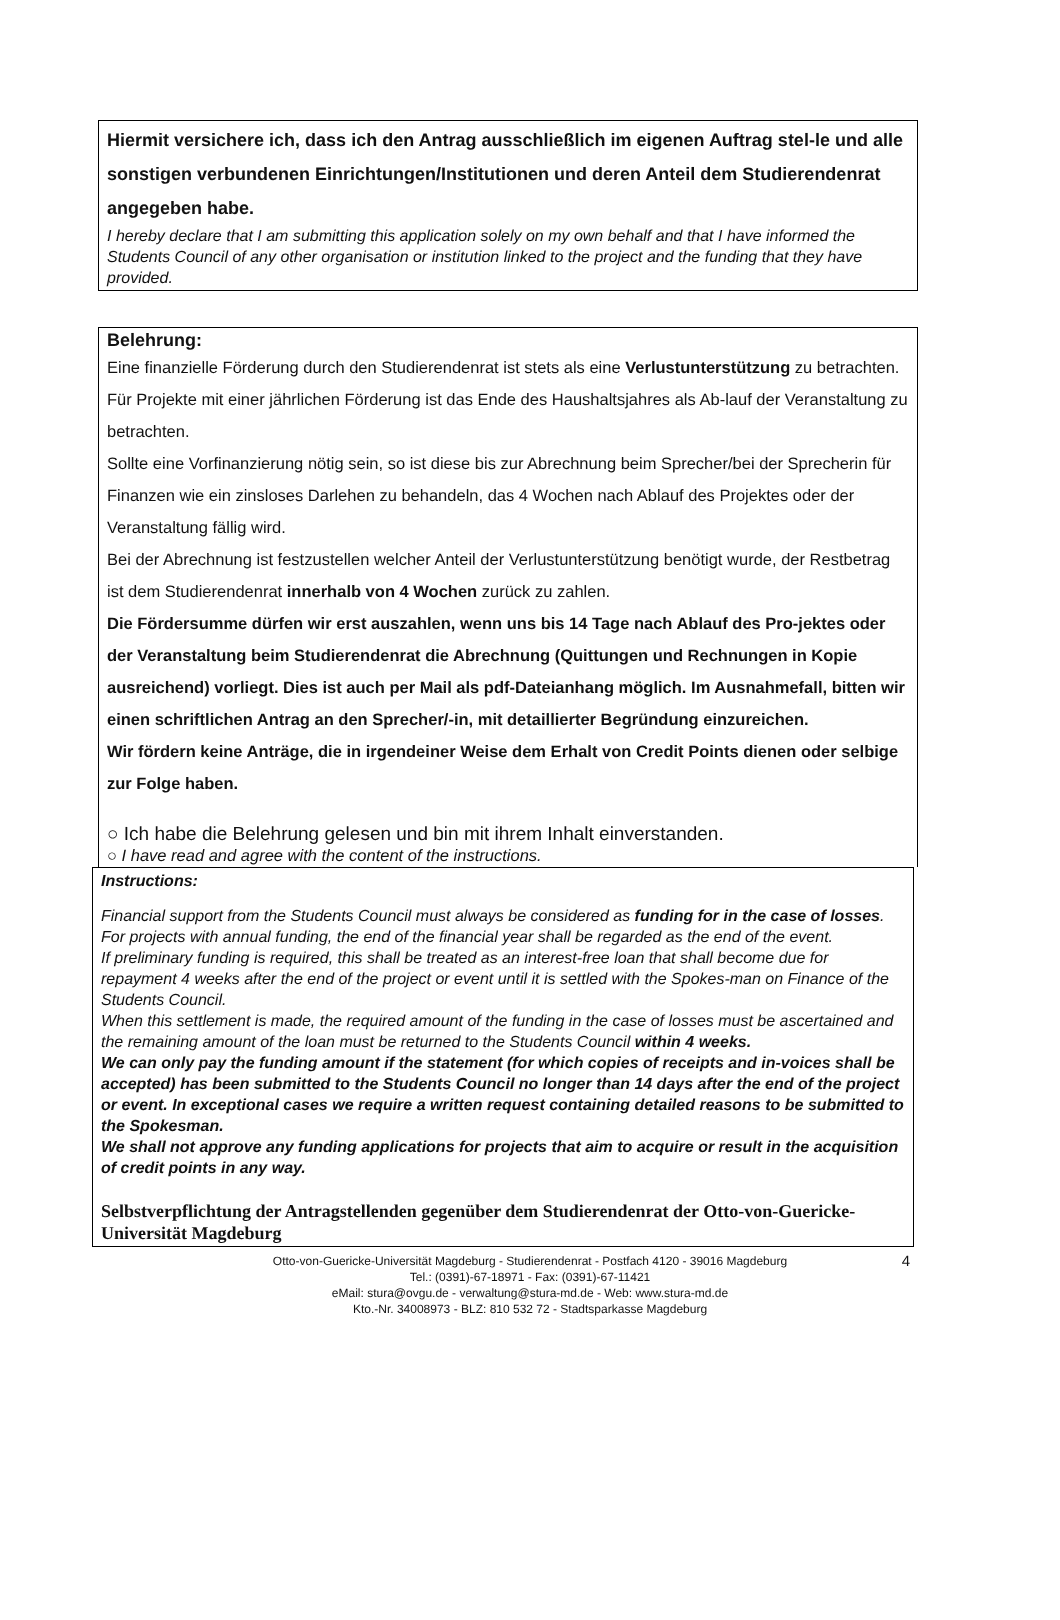Hiermit versichere ich, dass ich den Antrag ausschließlich im eigenen Auftrag stel-le und alle sonstigen verbundenen Einrichtungen/Institutionen und deren Anteil dem Studierendenrat angegeben habe.
I hereby declare that I am submitting this application solely on my own behalf and that I have informed the Students Council of any other organisation or institution linked to the project and the funding that they have provided.
Belehrung:
Eine finanzielle Förderung durch den Studierendenrat ist stets als eine Verlustunterstützung zu betrachten. Für Projekte mit einer jährlichen Förderung ist das Ende des Haushaltsjahres als Ab-lauf der Veranstaltung zu betrachten.
Sollte eine Vorfinanzierung nötig sein, so ist diese bis zur Abrechnung beim Sprecher/bei der Sprecherin für Finanzen wie ein zinsloses Darlehen zu behandeln, das 4 Wochen nach Ablauf des Projektes oder der Veranstaltung fällig wird.
Bei der Abrechnung ist festzustellen welcher Anteil der Verlustunterstützung benötigt wurde, der Restbetrag ist dem Studierendenrat innerhalb von 4 Wochen zurück zu zahlen.
Die Fördersumme dürfen wir erst auszahlen, wenn uns bis 14 Tage nach Ablauf des Pro-jektes oder der Veranstaltung beim Studierendenrat die Abrechnung (Quittungen und Rechnungen in Kopie ausreichend) vorliegt. Dies ist auch per Mail als pdf-Dateianhang möglich. Im Ausnahmefall, bitten wir einen schriftlichen Antrag an den Sprecher/-in, mit detaillierter Begründung einzureichen.
Wir fördern keine Anträge, die in irgendeiner Weise dem Erhalt von Credit Points dienen oder selbige zur Folge haben.
○ Ich habe die Belehrung gelesen und bin mit ihrem Inhalt einverstanden.
○ I have read and agree with the content of the instructions.
Instructions:
Financial support from the Students Council must always be considered as funding for in the case of losses. For projects with annual funding, the end of the financial year shall be regarded as the end of the event.
If preliminary funding is required, this shall be treated as an interest-free loan that shall become due for repayment 4 weeks after the end of the project or event until it is settled with the Spokes-man on Finance of the Students Council.
When this settlement is made, the required amount of the funding in the case of losses must be ascertained and the remaining amount of the loan must be returned to the Students Council within 4 weeks.
We can only pay the funding amount if the statement (for which copies of receipts and in-voices shall be accepted) has been submitted to the Students Council no longer than 14 days after the end of the project or event. In exceptional cases we require a written request containing detailed reasons to be submitted to the Spokesman.
We shall not approve any funding applications for projects that aim to acquire or result in the acquisition of credit points in any way.
Selbstverpflichtung der Antragstellenden gegenüber dem Studierendenrat der Otto-von-Guericke-Universität Magdeburg
4 Otto-von-Guericke-Universität Magdeburg - Studierendenrat - Postfach 4120 - 39016 Magdeburg
Tel.: (0391)-67-18971 - Fax: (0391)-67-11421
eMail: stura@ovgu.de - verwaltung@stura-md.de - Web: www.stura-md.de
Kto.-Nr. 34008973 - BLZ: 810 532 72 - Stadtsparkasse Magdeburg